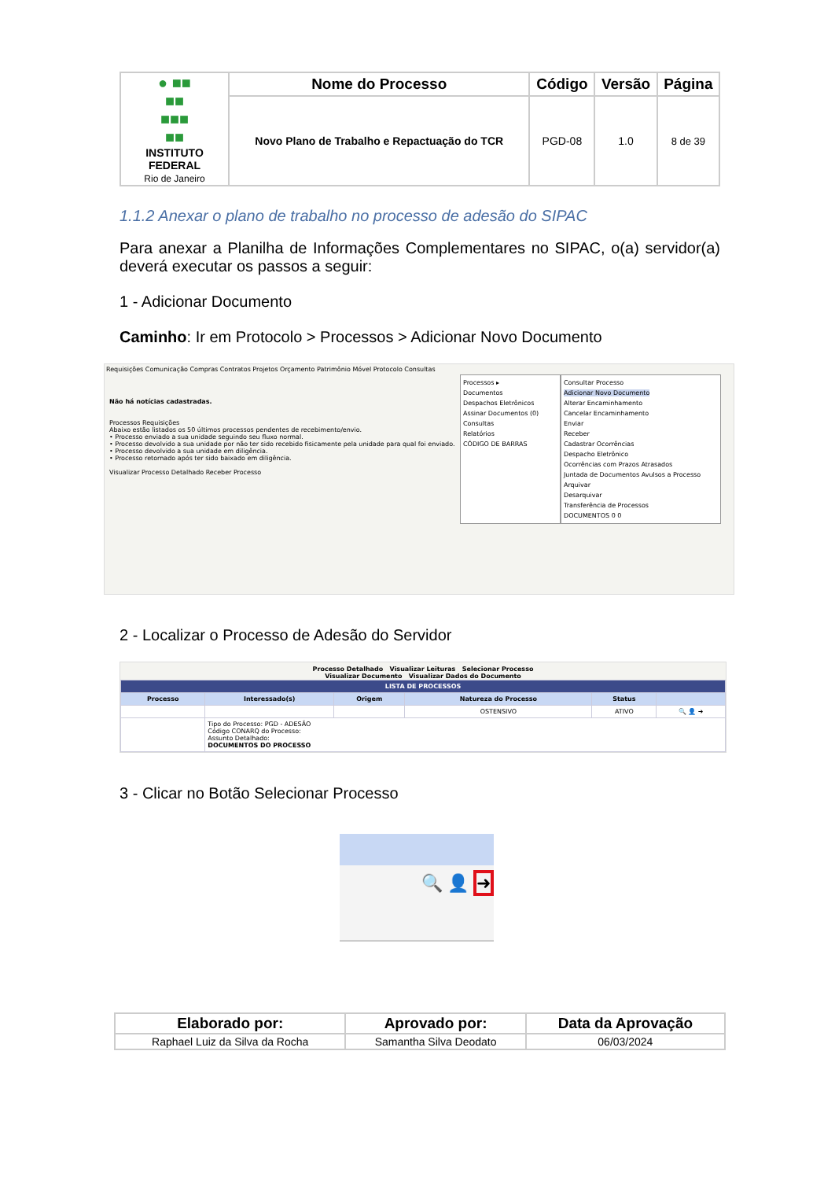| ● ■■ ■■ ■■■ ■■ INSTITUTO FEDERAL Rio de Janeiro | Nome do Processo | Código | Versão | Página |
| | Novo Plano de Trabalho e Repactuação do TCR | PGD-08 | 1.0 | 8 de 39 |
1.1.2 Anexar o plano de trabalho no processo de adesão do SIPAC
Para anexar a Planilha de Informações Complementares no SIPAC, o(a) servidor(a) deverá executar os passos a seguir:
1 - Adicionar Documento
Caminho: Ir em Protocolo > Processos > Adicionar Novo Documento
Requisições Comunicação Compras Contratos Projetos Orçamento Patrimônio Móvel Protocolo Consultas
Não há notícias cadastradas.
Processos Requisições
Abaixo estão listados os 50 últimos processos pendentes de recebimento/envio.
• Processo enviado a sua unidade seguindo seu fluxo normal.
• Processo devolvido a sua unidade por não ter sido recebido fisicamente pela unidade para qual foi enviado.
• Processo devolvido a sua unidade em diligência.
• Processo retornado após ter sido baixado em diligência.
Visualizar Processo Detalhado Receber Processo
Processos ▸
Documentos
Despachos Eletrônicos
Assinar Documentos (0)
Consultas
Relatórios
CÓDIGO DE BARRAS
Consultar Processo
Adicionar Novo Documento
Alterar Encaminhamento
Cancelar Encaminhamento
Enviar
Receber
Cadastrar Ocorrências
Despacho Eletrônico
Ocorrências com Prazos Atrasados
Juntada de Documentos Avulsos a Processo
Arquivar
Desarquivar
Transferência de Processos
DOCUMENTOS 0 0
2 - Localizar o Processo de Adesão do Servidor
Processo Detalhado Visualizar Leituras Selecionar Processo
Visualizar Documento Visualizar Dados do Documento
| LISTA DE PROCESSOS | | | | | |
| --- | --- | --- | --- | --- | --- |
| Processo | Interessado(s) | Origem | Natureza do Processo | Status | |
| | | | OSTENSIVO | ATIVO | 🔍 👤 ➜ |
| | Tipo do Processo: PGD - ADESÃO Código CONARQ do Processo: Assunto Detalhado: DOCUMENTOS DO PROCESSO | | | | |
3 - Clicar no Botão Selecionar Processo
🔍 👤 ➜
| Elaborado por: | Aprovado por: | Data da Aprovação |
| --- | --- | --- |
| Raphael Luiz da Silva da Rocha | Samantha Silva Deodato | 06/03/2024 |